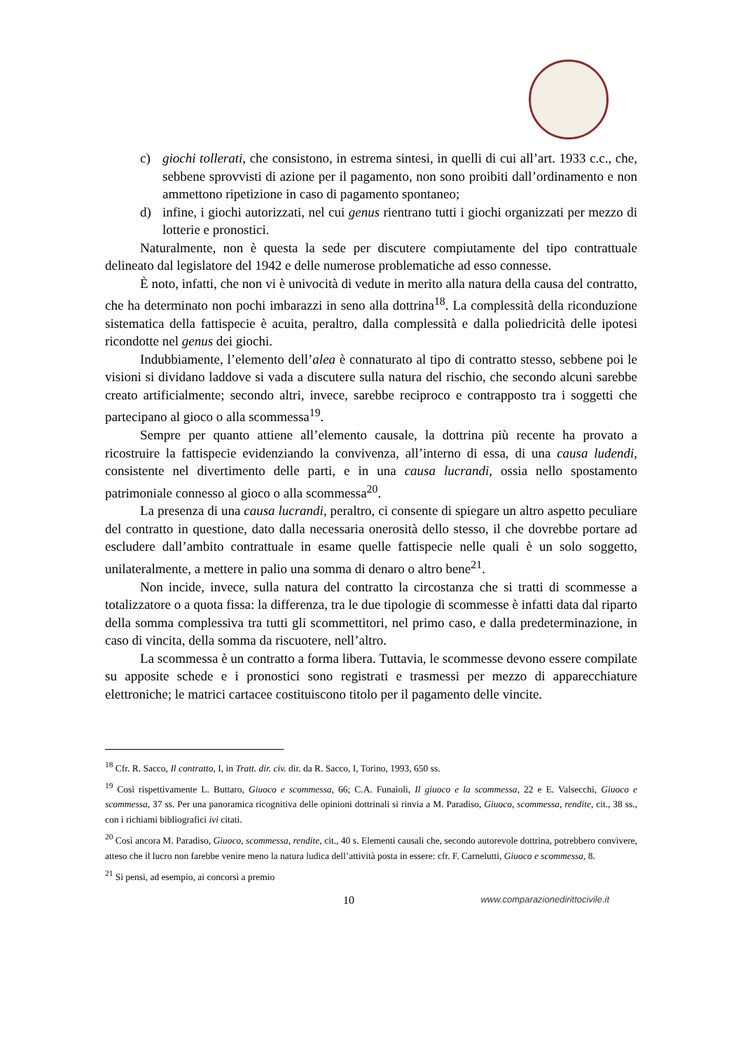c) giochi tollerati, che consistono, in estrema sintesi, in quelli di cui all’art. 1933 c.c., che, sebbene sprovvisti di azione per il pagamento, non sono proibiti dall’ordinamento e non ammettono ripetizione in caso di pagamento spontaneo;
d) infine, i giochi autorizzati, nel cui genus rientrano tutti i giochi organizzati per mezzo di lotterie e pronostici.
Naturalmente, non è questa la sede per discutere compiutamente del tipo contrattuale delineato dal legislatore del 1942 e delle numerose problematiche ad esso connesse.
È noto, infatti, che non vi è univocità di vedute in merito alla natura della causa del contratto, che ha determinato non pochi imbarazzi in seno alla dottrina<sup>18</sup>. La complessità della riconduzione sistematica della fattispecie è acuita, peraltro, dalla complessità e dalla poliedricità delle ipotesi ricondotte nel genus dei giochi.
Indubbiamente, l’elemento dell’alea è connaturato al tipo di contratto stesso, sebbene poi le visioni si dividano laddove si vada a discutere sulla natura del rischio, che secondo alcuni sarebbe creato artificialmente; secondo altri, invece, sarebbe reciproco e contrapposto tra i soggetti che partecipano al gioco o alla scommessa<sup>19</sup>.
Sempre per quanto attiene all’elemento causale, la dottrina più recente ha provato a ricostruire la fattispecie evidenziando la convivenza, all’interno di essa, di una causa ludendi, consistente nel divertimento delle parti, e in una causa lucrandi, ossia nello spostamento patrimoniale connesso al gioco o alla scommessa<sup>20</sup>.
La presenza di una causa lucrandi, peraltro, ci consente di spiegare un altro aspetto peculiare del contratto in questione, dato dalla necessaria onerosità dello stesso, il che dovrebbe portare ad escludere dall’ambito contrattuale in esame quelle fattispecie nelle quali è un solo soggetto, unilateralmente, a mettere in palio una somma di denaro o altro bene<sup>21</sup>.
Non incide, invece, sulla natura del contratto la circostanza che si tratti di scommesse a totalizzatore o a quota fissa: la differenza, tra le due tipologie di scommesse è infatti data dal riparto della somma complessiva tra tutti gli scommettitori, nel primo caso, e dalla predeterminazione, in caso di vincita, della somma da riscuotere, nell’altro.
La scommessa è un contratto a forma libera. Tuttavia, le scommesse devono essere compilate su apposite schede e i pronostici sono registrati e trasmessi per mezzo di apparecchiature elettroniche; le matrici cartacee costituiscono titolo per il pagamento delle vincite.
<sup>18</sup> Cfr. R. Sacco, Il contratto, I, in Tratt. dir. civ. dir. da R. Sacco, I, Torino, 1993, 650 ss.
<sup>19</sup> Così rispettivamente L. Buttaro, Giuoco e scommessa, 66; C.A. Funaioli, Il giuoco e la scommessa, 22 e E. Valsecchi, Giuoco e scommessa, 37 ss. Per una panoramica ricognitiva delle opinioni dottrinali si rinvia a M. Paradiso, Giuoco, scommessa, rendite, cit., 38 ss., con i richiami bibliografici ivi citati.
<sup>20</sup> Così ancora M. Paradiso, Giuoco, scommessa, rendite, cit., 40 s. Elementi causali che, secondo autorevole dottrina, potrebbero convivere, atteso che il lucro non farebbe venire meno la natura ludica dell’attività posta in essere: cfr. F. Carnelutti, Giuoco e scommessa, 8.
<sup>21</sup> Si pensi, ad esempio, ai concorsi a premio
10 www.comparazionedirittocivile.it